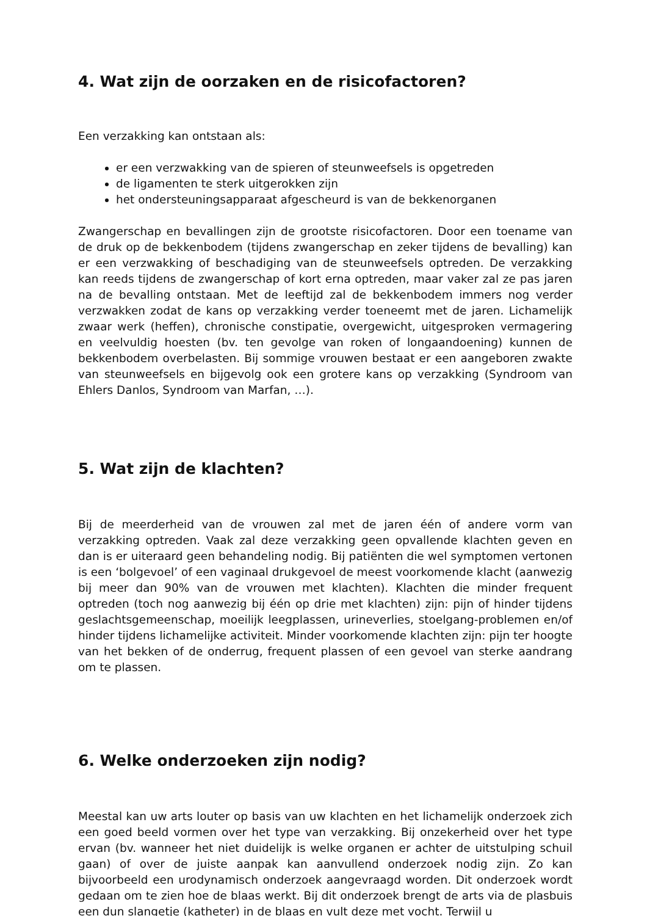4. Wat zijn de oorzaken en de risicofactoren?
Een verzakking kan ontstaan als:
er een verzwakking van de spieren of steunweefsels is opgetreden
de ligamenten te sterk uitgerokken zijn
het ondersteuningsapparaat afgescheurd is van de bekkenorganen
Zwangerschap en bevallingen zijn de grootste risicofactoren. Door een toename van de druk op de bekkenbodem (tijdens zwangerschap en zeker tijdens de bevalling) kan er een verzwakking of beschadiging van de steunweefsels optreden. De verzakking kan reeds tijdens de zwangerschap of kort erna optreden, maar vaker zal ze pas jaren na de bevalling ontstaan. Met de leeftijd zal de bekkenbodem immers nog verder verzwakken zodat de kans op verzakking verder toeneemt met de jaren. Lichamelijk zwaar werk (heffen), chronische constipatie, overgewicht, uitgesproken vermagering en veelvuldig hoesten (bv. ten gevolge van roken of longaandoening) kunnen de bekkenbodem overbelasten. Bij sommige vrouwen bestaat er een aangeboren zwakte van steunweefsels en bijgevolg ook een grotere kans op verzakking (Syndroom van Ehlers Danlos, Syndroom van Marfan, …).
5. Wat zijn de klachten?
Bij de meerderheid van de vrouwen zal met de jaren één of andere vorm van verzakking optreden. Vaak zal deze verzakking geen opvallende klachten geven en dan is er uiteraard geen behandeling nodig. Bij patiënten die wel symptomen vertonen is een ‘bolgevoel’ of een vaginaal drukgevoel de meest voorkomende klacht (aanwezig bij meer dan 90% van de vrouwen met klachten). Klachten die minder frequent optreden (toch nog aanwezig bij één op drie met klachten) zijn: pijn of hinder tijdens geslachtsgemeenschap, moeilijk leegplassen, urineverlies, stoelgang-problemen en/of hinder tijdens lichamelijke activiteit. Minder voorkomende klachten zijn: pijn ter hoogte van het bekken of de onderrug, frequent plassen of een gevoel van sterke aandrang om te plassen.
6. Welke onderzoeken zijn nodig?
Meestal kan uw arts louter op basis van uw klachten en het lichamelijk onderzoek zich een goed beeld vormen over het type van verzakking. Bij onzekerheid over het type ervan (bv. wanneer het niet duidelijk is welke organen er achter de uitstulping schuil gaan) of over de juiste aanpak kan aanvullend onderzoek nodig zijn. Zo kan bijvoorbeeld een urodynamisch onderzoek aangevraagd worden. Dit onderzoek wordt gedaan om te zien hoe de blaas werkt. Bij dit onderzoek brengt de arts via de plasbuis een dun slangetje (katheter) in de blaas en vult deze met vocht. Terwijl u